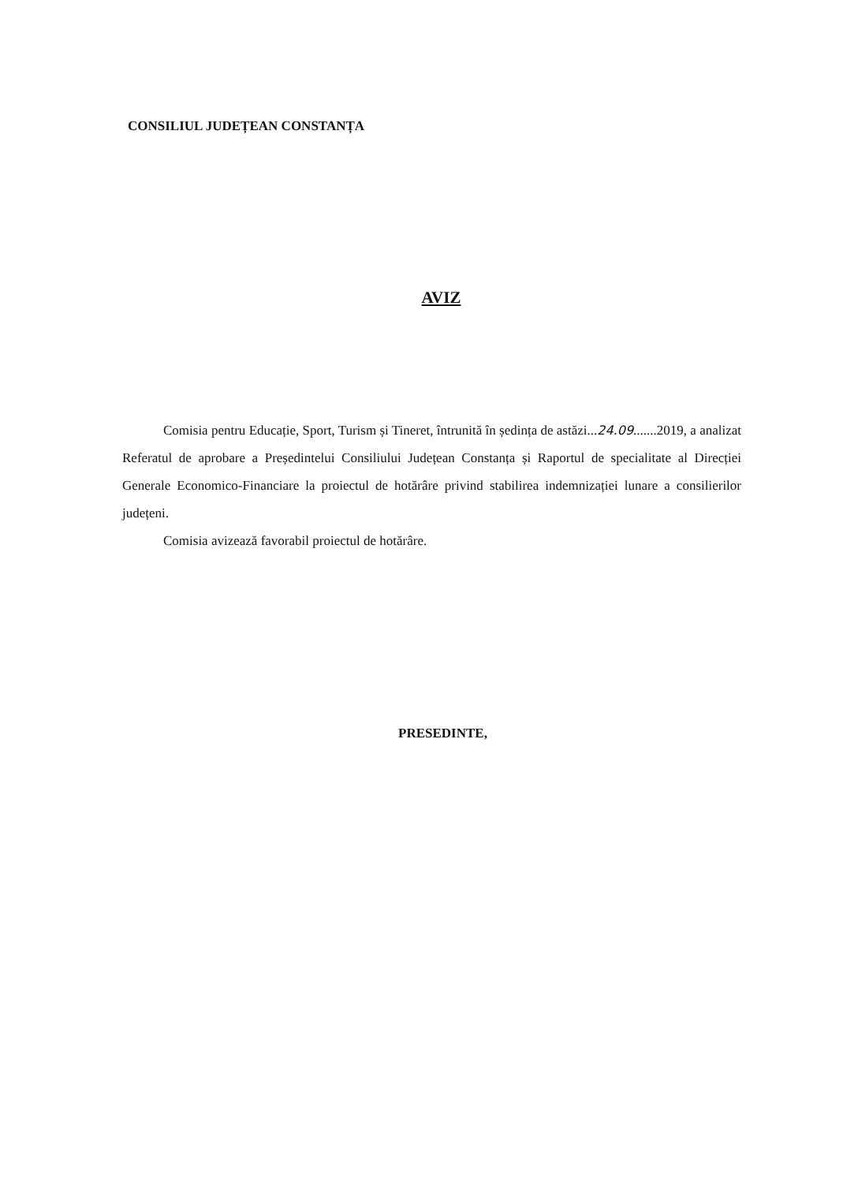CONSILIUL JUDEȚEAN CONSTANȚA
AVIZ
Comisia pentru Educație, Sport, Turism și Tineret, întrunită în ședința de astăzi...24.09.......2019, a analizat Referatul de aprobare a Președintelui Consiliului Județean Constanța și Raportul de specialitate al Direcției Generale Economico-Financiare la proiectul de hotărâre privind stabilirea indemnizației lunare a consilierilor județeni.
Comisia avizează favorabil proiectul de hotărâre.
PRESEDINTE,